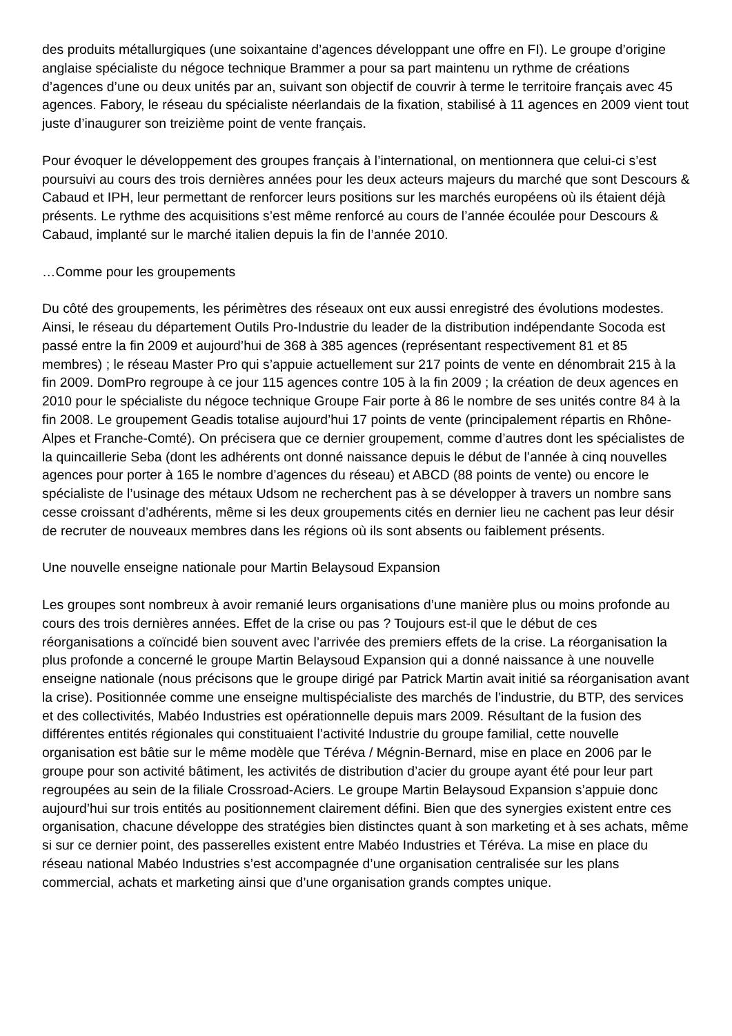des produits métallurgiques (une soixantaine d’agences développant une offre en FI). Le groupe d’origine anglaise spécialiste du négoce technique Brammer a pour sa part maintenu un rythme de créations d’agences d’une ou deux unités par an, suivant son objectif de couvrir à terme le territoire français avec 45 agences. Fabory, le réseau du spécialiste néerlandais de la fixation, stabilisé à 11 agences en 2009 vient tout juste d’inaugurer son treizième point de vente français.
Pour évoquer le développement des groupes français à l’international, on mentionnera que celui-ci s’est poursuivi au cours des trois dernières années pour les deux acteurs majeurs du marché que sont Descours & Cabaud et IPH, leur permettant de renforcer leurs positions sur les marchés européens où ils étaient déjà présents. Le rythme des acquisitions s’est même renforcé au cours de l’année écoulée pour Descours & Cabaud, implanté sur le marché italien depuis la fin de l’année 2010.
…Comme pour les groupements
Du côté des groupements, les périmètres des réseaux ont eux aussi enregistré des évolutions modestes. Ainsi, le réseau du département Outils Pro-Industrie du leader de la distribution indépendante Socoda est passé entre la fin 2009 et aujourd’hui de 368 à 385 agences (représentant respectivement 81 et 85 membres) ; le réseau Master Pro qui s’appuie actuellement sur 217 points de vente en dénombrait 215 à la fin 2009. DomPro regroupe à ce jour 115 agences contre 105 à la fin 2009 ; la création de deux agences en 2010 pour le spécialiste du négoce technique Groupe Fair porte à 86 le nombre de ses unités contre 84 à la fin 2008. Le groupement Geadis totalise aujourd’hui 17 points de vente (principalement répartis en Rhône-Alpes et Franche-Comté). On précisera que ce dernier groupement, comme d’autres dont les spécialistes de la quincaillerie Seba (dont les adhérents ont donné naissance depuis le début de l’année à cinq nouvelles agences pour porter à 165 le nombre d’agences du réseau) et ABCD (88 points de vente) ou encore le spécialiste de l’usinage des métaux Udsom ne recherchent pas à se développer à travers un nombre sans cesse croissant d’adhérents, même si les deux groupements cités en dernier lieu ne cachent pas leur désir de recruter de nouveaux membres dans les régions où ils sont absents ou faiblement présents.
Une nouvelle enseigne nationale pour Martin Belaysoud Expansion
Les groupes sont nombreux à avoir remanié leurs organisations d’une manière plus ou moins profonde au cours des trois dernières années. Effet de la crise ou pas ? Toujours est-il que le début de ces réorganisations a coïncidé bien souvent avec l’arrivée des premiers effets de la crise. La réorganisation la plus profonde a concerné le groupe Martin Belaysoud Expansion qui a donné naissance à une nouvelle enseigne nationale (nous précisons que le groupe dirigé par Patrick Martin avait initié sa réorganisation avant la crise). Positionnée comme une enseigne multispécialiste des marchés de l’industrie, du BTP, des services et des collectivités, Mabéo Industries est opérationnelle depuis mars 2009. Résultant de la fusion des différentes entités régionales qui constituaient l’activité Industrie du groupe familial, cette nouvelle organisation est bâtie sur le même modèle que Téréva / Mégnin-Bernard, mise en place en 2006 par le groupe pour son activité bâtiment, les activités de distribution d’acier du groupe ayant été pour leur part regroupées au sein de la filiale Crossroad-Aciers. Le groupe Martin Belaysoud Expansion s’appuie donc aujourd’hui sur trois entités au positionnement clairement défini. Bien que des synergies existent entre ces organisation, chacune développe des stratégies bien distinctes quant à son marketing et à ses achats, même si sur ce dernier point, des passerelles existent entre Mabéo Industries et Téréva. La mise en place du réseau national Mabéo Industries s’est accompagnée d’une organisation centralisée sur les plans commercial, achats et marketing ainsi que d’une organisation grands comptes unique.